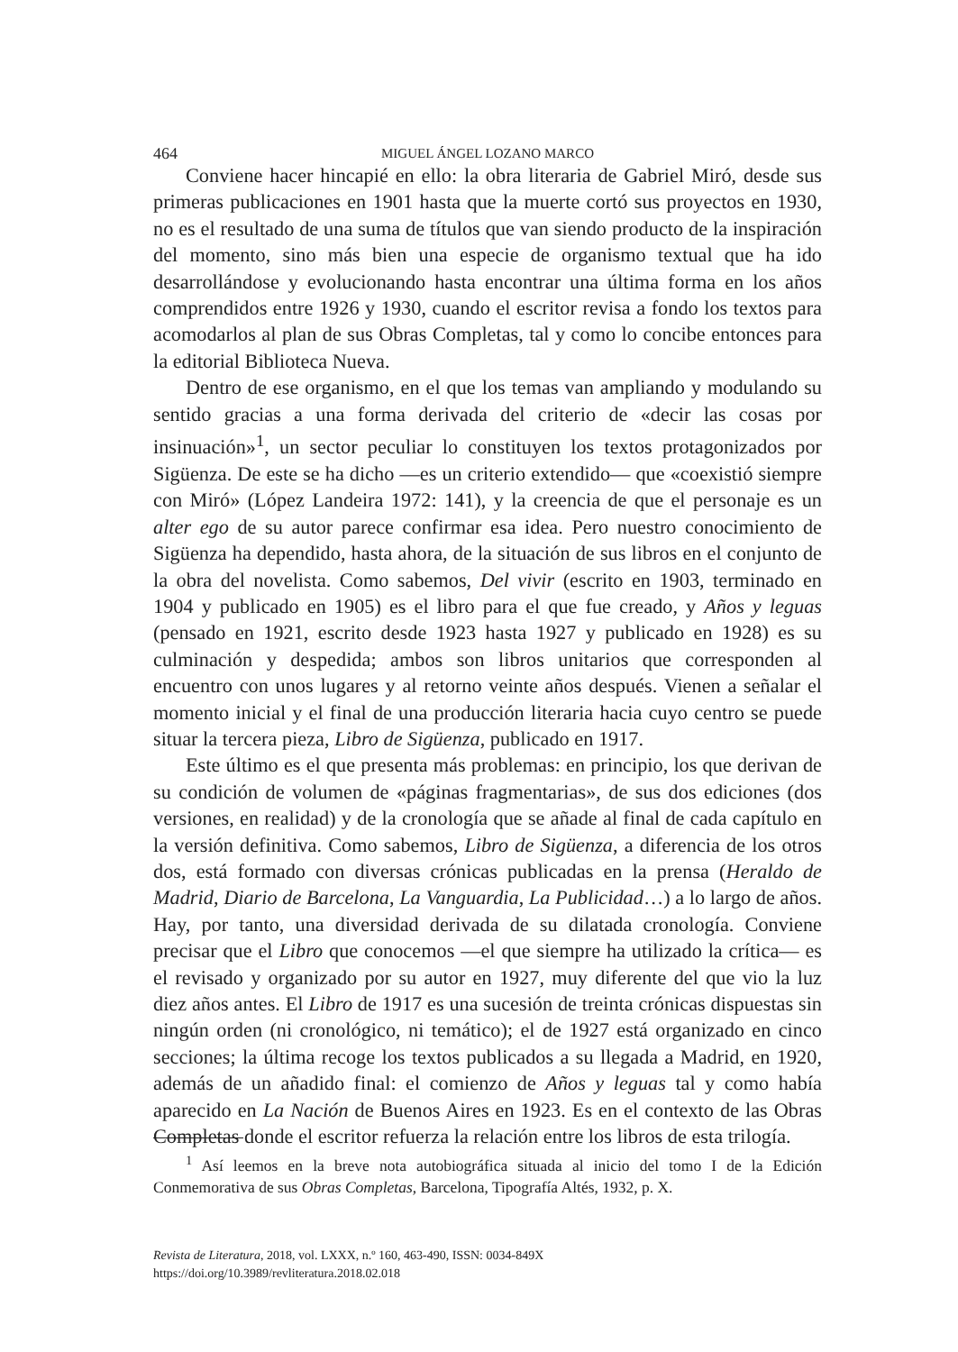464 MIGUEL ÁNGEL LOZANO MARCO
Conviene hacer hincapié en ello: la obra literaria de Gabriel Miró, desde sus primeras publicaciones en 1901 hasta que la muerte cortó sus proyectos en 1930, no es el resultado de una suma de títulos que van siendo producto de la inspiración del momento, sino más bien una especie de organismo textual que ha ido desarrollándose y evolucionando hasta encontrar una última forma en los años comprendidos entre 1926 y 1930, cuando el escritor revisa a fondo los textos para acomodarlos al plan de sus Obras Completas, tal y como lo concibe entonces para la editorial Biblioteca Nueva.
Dentro de ese organismo, en el que los temas van ampliando y modulando su sentido gracias a una forma derivada del criterio de «decir las cosas por insinuación»<sup>1</sup>, un sector peculiar lo constituyen los textos protagonizados por Sigüenza. De este se ha dicho —es un criterio extendido— que «coexistió siempre con Miró» (López Landeira 1972: 141), y la creencia de que el personaje es un alter ego de su autor parece confirmar esa idea. Pero nuestro conocimiento de Sigüenza ha dependido, hasta ahora, de la situación de sus libros en el conjunto de la obra del novelista. Como sabemos, Del vivir (escrito en 1903, terminado en 1904 y publicado en 1905) es el libro para el que fue creado, y Años y leguas (pensado en 1921, escrito desde 1923 hasta 1927 y publicado en 1928) es su culminación y despedida; ambos son libros unitarios que corresponden al encuentro con unos lugares y al retorno veinte años después. Vienen a señalar el momento inicial y el final de una producción literaria hacia cuyo centro se puede situar la tercera pieza, Libro de Sigüenza, publicado en 1917.
Este último es el que presenta más problemas: en principio, los que derivan de su condición de volumen de «páginas fragmentarias», de sus dos ediciones (dos versiones, en realidad) y de la cronología que se añade al final de cada capítulo en la versión definitiva. Como sabemos, Libro de Sigüenza, a diferencia de los otros dos, está formado con diversas crónicas publicadas en la prensa (Heraldo de Madrid, Diario de Barcelona, La Vanguardia, La Publicidad…) a lo largo de años. Hay, por tanto, una diversidad derivada de su dilatada cronología. Conviene precisar que el Libro que conocemos —el que siempre ha utilizado la crítica— es el revisado y organizado por su autor en 1927, muy diferente del que vio la luz diez años antes. El Libro de 1917 es una sucesión de treinta crónicas dispuestas sin ningún orden (ni cronológico, ni temático); el de 1927 está organizado en cinco secciones; la última recoge los textos publicados a su llegada a Madrid, en 1920, además de un añadido final: el comienzo de Años y leguas tal y como había aparecido en La Nación de Buenos Aires en 1923. Es en el contexto de las Obras Completas donde el escritor refuerza la relación entre los libros de esta trilogía.
<sup>1</sup> Así leemos en la breve nota autobiográfica situada al inicio del tomo I de la Edición Conmemorativa de sus Obras Completas, Barcelona, Tipografía Altés, 1932, p. X.
Revista de Literatura, 2018, vol. LXXX, n.º 160, 463-490, ISSN: 0034-849X
https://doi.org/10.3989/revliteratura.2018.02.018